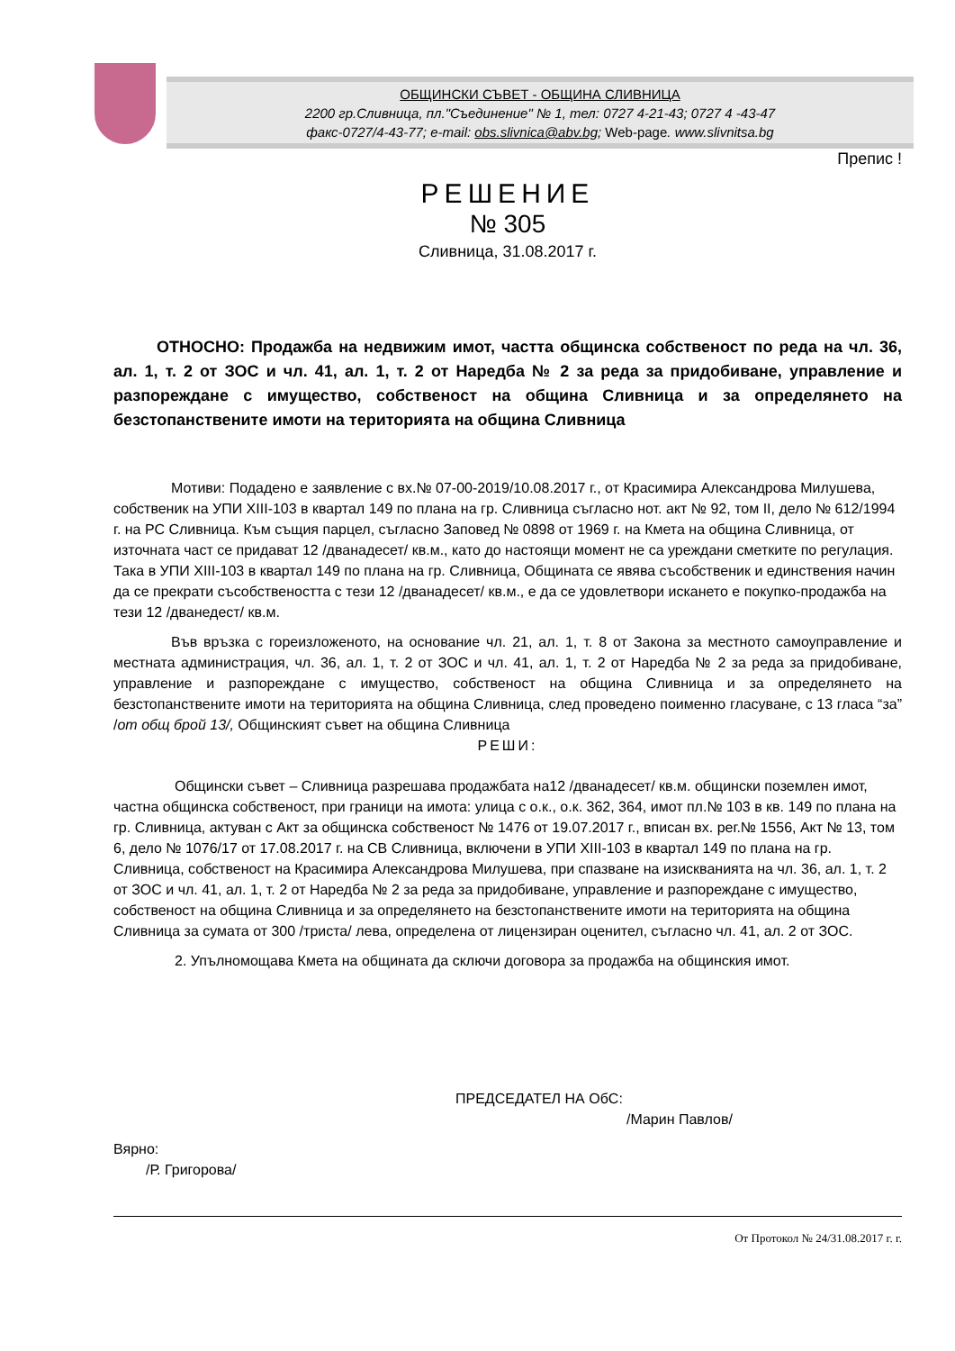ОБЩИНСКИ СЪВЕТ - ОБЩИНА СЛИВНИЦА
2200 гр.Сливница, пл."Съединение" № 1, тел: 0727 4-21-43; 0727 4 -43-47
факс-0727/4-43-77; e-mail: obs.slivnica@abv.bg; Web-page. www.slivnitsa.bg
Препис !
РЕШЕНИЕ
№ 305
Сливница, 31.08.2017 г.
ОТНОСНО: Продажба на недвижим имот, частта общинска собственост по реда на чл. 36, ал. 1, т. 2 от ЗОС и чл. 41, ал. 1, т. 2 от Наредба № 2 за реда за придобиване, управление и разпореждане с имущество, собственост на община Сливница и за определянето на безстопанствените имоти на територията на община Сливница
Мотиви: Подадено е заявление с вх.№ 07-00-2019/10.08.2017 г., от Красимира Александрова Милушева, собственик на УПИ XIII-103 в квартал 149 по плана на гр. Сливница съгласно нот. акт № 92, том II, дело № 612/1994 г. на РС Сливница. Към същия парцел, съгласно Заповед № 0898 от 1969 г. на Кмета на община Сливница, от източната част се придават 12 /дванадесет/ кв.м., като до настоящи момент не са уреждани сметките по регулация. Така в УПИ XIII-103 в квартал 149 по плана на гр. Сливница, Общината се явява съсобственик и единствения начин да се прекрати съсобствеността с тези 12 /дванадесет/ кв.м., е да се удовлетвори искането е покупко-продажба на тези 12 /дванедест/ кв.м.
Във връзка с гореизложеното, на основание чл. 21, ал. 1, т. 8 от Закона за местното самоуправление и местната администрация, чл. 36, ал. 1, т. 2 от ЗОС и чл. 41, ал. 1, т. 2 от Наредба № 2 за реда за придобиване, управление и разпореждане с имущество, собственост на община Сливница и за определянето на безстопанствените имоти на територията на община Сливница, след проведено поименно гласуване, с 13 гласа “за” /от общ брой 13/, Общинският съвет на община Сливница
РЕШИ:
Общински съвет – Сливница разрешава продажбата на12 /дванадесет/ кв.м. общински поземлен имот, частна общинска собственост, при граници на имота: улица с о.к., о.к. 362, 364, имот пл.№ 103 в кв. 149 по плана на гр. Сливница, актуван с Акт за общинска собственост № 1476 от 19.07.2017 г., вписан вх. рег.№ 1556, Акт № 13, том 6, дело № 1076/17 от 17.08.2017 г. на СВ Сливница, включени в УПИ XIII-103 в квартал 149 по плана на гр. Сливница, собственост на Красимира Александрова Милушева, при спазване на изискванията на чл. 36, ал. 1, т. 2 от ЗОС и чл. 41, ал. 1, т. 2 от Наредба № 2 за реда за придобиване, управление и разпореждане с имущество, собственост на община Сливница и за определянето на безстопанствените имоти на територията на община Сливница за сумата от 300 /триста/ лева, определена от лицензиран оценител, съгласно чл. 41, ал. 2 от ЗОС.
2. Упълномощава Кмета на общината да сключи договора за продажба на общинския имот.
ПРЕДСЕДАТЕЛ НА ОбС:
/Марин Павлов/
Вярно:
/Р. Григорова/
От Протокол № 24/31.08.2017 г. г.